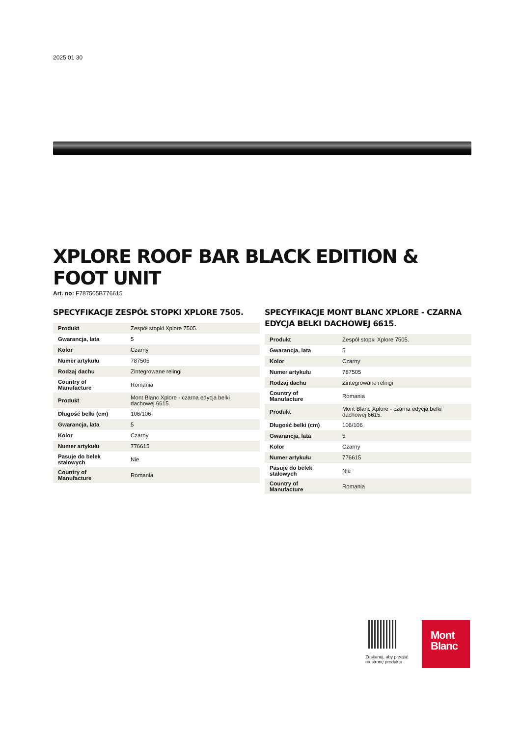2025 01 30
XPLORE ROOF BAR BLACK EDITION & FOOT UNIT
Art. no: F787505B776615
SPECYFIKACJE ZESPÓŁ STOPKI XPLORE 7505.
| Produkt | Zespół stopki Xplore 7505. |
| Gwarancja, lata | 5 |
| Kolor | Czarny |
| Numer artykułu | 787505 |
| Rodzaj dachu | Zintegrowane relingi |
| Country of Manufacture | Romania |
| Produkt | Mont Blanc Xplore - czarna edycja belki dachowej 6615. |
| Długość belki (cm) | 106/106 |
| Gwarancja, lata | 5 |
| Kolor | Czarny |
| Numer artykułu | 776615 |
| Pasuje do belek stalowych | Nie |
| Country of Manufacture | Romania |
SPECYFIKACJE MONT BLANC XPLORE - CZARNA EDYCJA BELKI DACHOWEJ 6615.
| Produkt | Zespół stopki Xplore 7505. |
| Gwarancja, lata | 5 |
| Kolor | Czarny |
| Numer artykułu | 787505 |
| Rodzaj dachu | Zintegrowane relingi |
| Country of Manufacture | Romania |
| Produkt | Mont Blanc Xplore - czarna edycja belki dachowej 6615. |
| Długość belki (cm) | 106/106 |
| Gwarancja, lata | 5 |
| Kolor | Czarny |
| Numer artykułu | 776615 |
| Pasuje do belek stalowych | Nie |
| Country of Manufacture | Romania |
Zeskanuj, aby przejść
na stronę produktu
Mont
Blanc